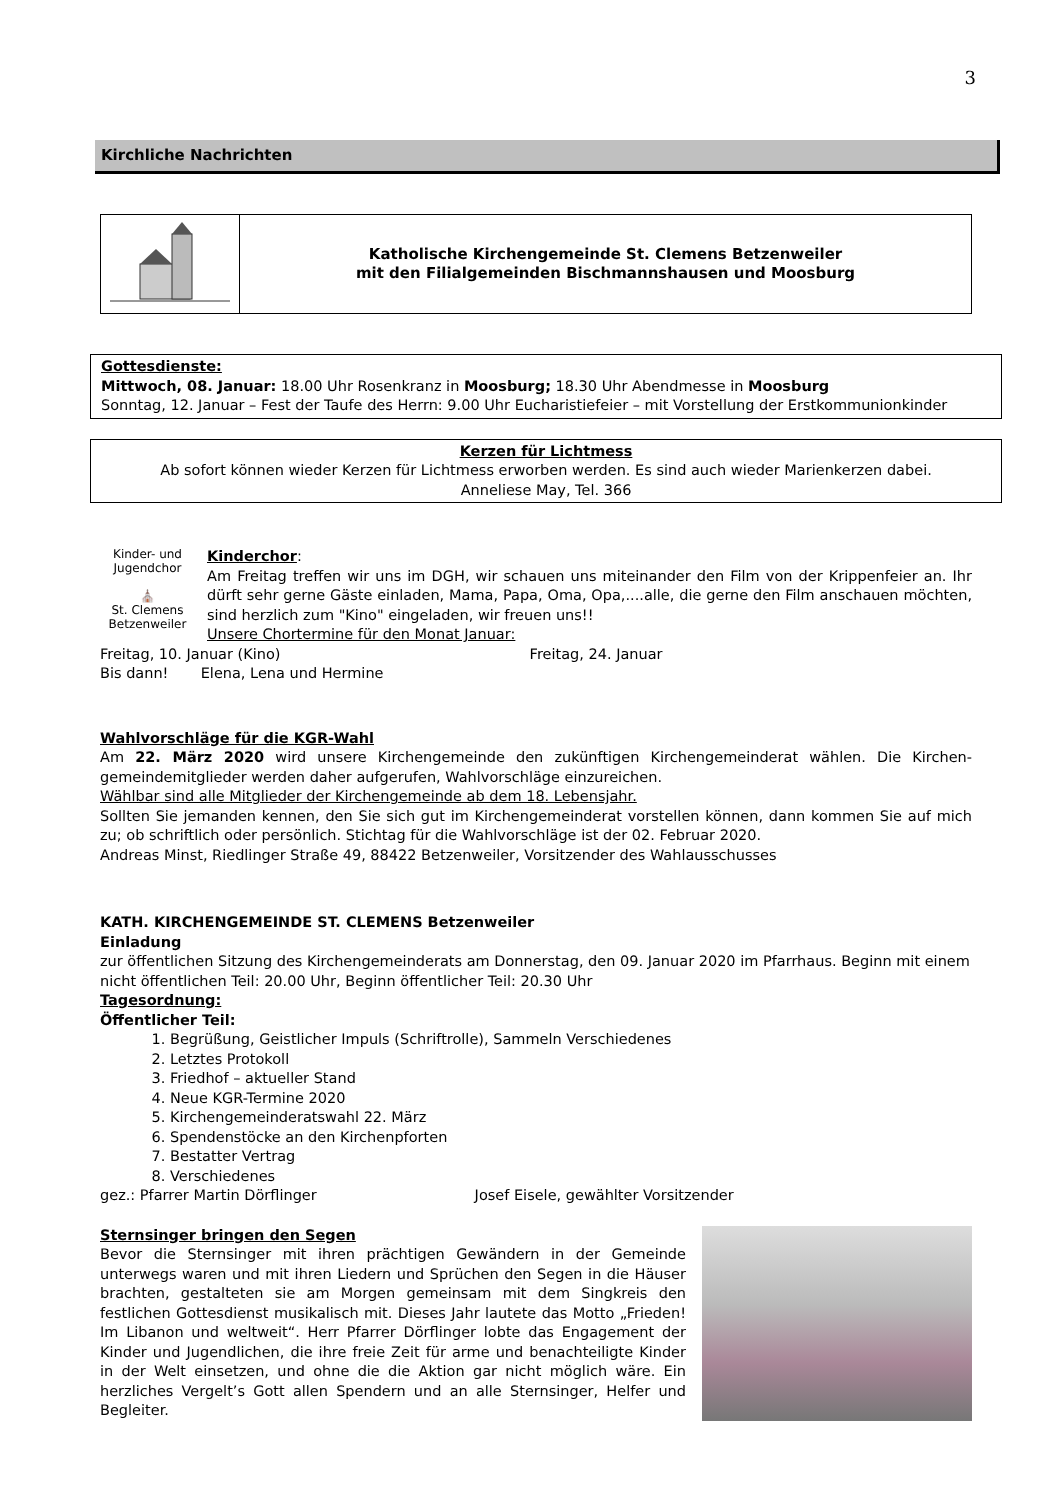3
Kirchliche Nachrichten
Katholische Kirchengemeinde St. Clemens Betzenweiler
mit den Filialgemeinden Bischmannshausen und Moosburg
Gottesdienste:
Mittwoch, 08. Januar: 18.00 Uhr Rosenkranz in Moosburg; 18.30 Uhr Abendmesse in Moosburg
Sonntag, 12. Januar – Fest der Taufe des Herrn: 9.00 Uhr Eucharistiefeier – mit Vorstellung der Erstkommunionkinder
Kerzen für Lichtmess
Ab sofort können wieder Kerzen für Lichtmess erworben werden. Es sind auch wieder Marienkerzen dabei.
Anneliese May, Tel. 366
Kinder- und Jugendchor
⛪
St. Clemens Betzenweiler
Kinderchor:
Am Freitag treffen wir uns im DGH, wir schauen uns miteinander den Film von der Krippenfeier an. Ihr dürft sehr gerne Gäste einladen, Mama, Papa, Oma, Opa,....alle, die gerne den Film anschauen möchten, sind herzlich zum "Kino" eingeladen, wir freuen uns!!
Unsere Chortermine für den Monat Januar:
Freitag, 10. Januar (Kino) Freitag, 24. Januar
Bis dann! Elena, Lena und Hermine
Wahlvorschläge für die KGR-Wahl
Am 22. März 2020 wird unsere Kirchengemeinde den zukünftigen Kirchengemeinderat wählen. Die Kirchen-gemeindemitglieder werden daher aufgerufen, Wahlvorschläge einzureichen.
Wählbar sind alle Mitglieder der Kirchengemeinde ab dem 18. Lebensjahr.
Sollten Sie jemanden kennen, den Sie sich gut im Kirchengemeinderat vorstellen können, dann kommen Sie auf mich zu; ob schriftlich oder persönlich. Stichtag für die Wahlvorschläge ist der 02. Februar 2020.
Andreas Minst, Riedlinger Straße 49, 88422 Betzenweiler, Vorsitzender des Wahlausschusses
KATH. KIRCHENGEMEINDE ST. CLEMENS Betzenweiler
Einladung
zur öffentlichen Sitzung des Kirchengemeinderats am Donnerstag, den 09. Januar 2020 im Pfarrhaus. Beginn mit einem nicht öffentlichen Teil: 20.00 Uhr, Beginn öffentlicher Teil: 20.30 Uhr
Tagesordnung:
Öffentlicher Teil:
1. Begrüßung, Geistlicher Impuls (Schriftrolle), Sammeln Verschiedenes
2. Letztes Protokoll
3. Friedhof – aktueller Stand
4. Neue KGR-Termine 2020
5. Kirchengemeinderatswahl 22. März
6. Spendenstöcke an den Kirchenpforten
7. Bestatter Vertrag
8. Verschiedenes
gez.: Pfarrer Martin Dörflinger Josef Eisele, gewählter Vorsitzender
Sternsinger bringen den Segen
Bevor die Sternsinger mit ihren prächtigen Gewändern in der Gemeinde unterwegs waren und mit ihren Liedern und Sprüchen den Segen in die Häuser brachten, gestalteten sie am Morgen gemeinsam mit dem Singkreis den festlichen Gottesdienst musikalisch mit. Dieses Jahr lautete das Motto „Frieden! Im Libanon und weltweit“. Herr Pfarrer Dörflinger lobte das Engagement der Kinder und Jugendlichen, die ihre freie Zeit für arme und benachteiligte Kinder in der Welt einsetzen, und ohne die die Aktion gar nicht möglich wäre. Ein herzliches Vergelt’s Gott allen Spendern und an alle Sternsinger, Helfer und Begleiter.